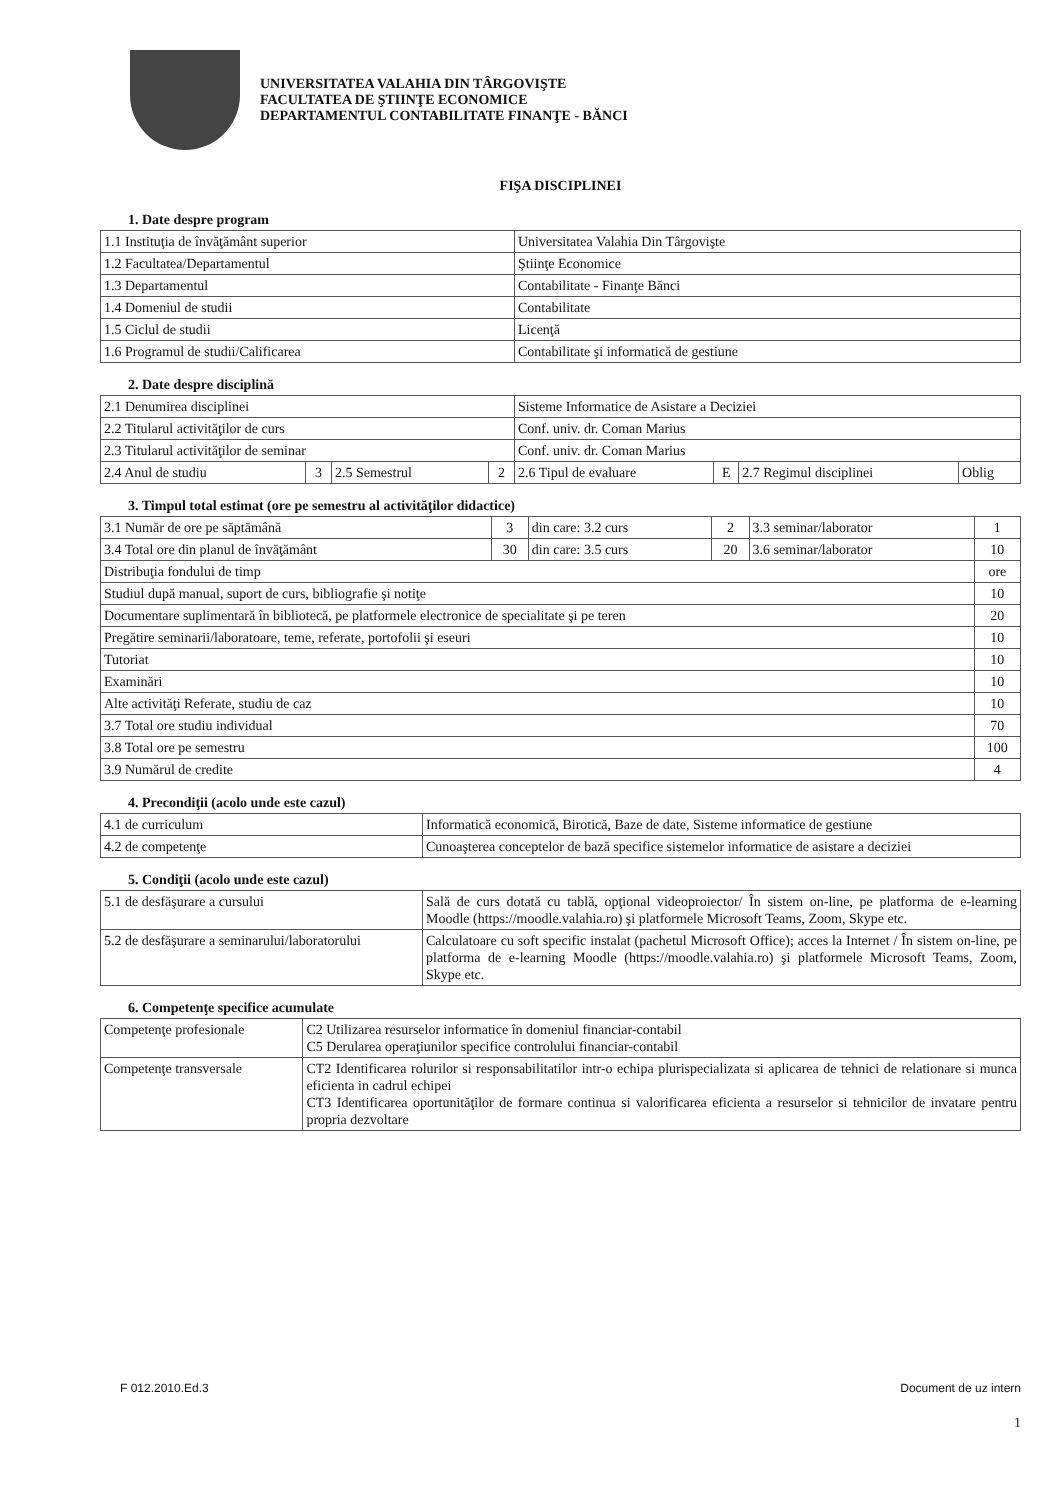UNIVERSITATEA VALAHIA DIN TÂRGOVIŞTE
FACULTATEA DE ŞTIINŢE ECONOMICE
DEPARTAMENTUL CONTABILITATE FINANŢE - BĂNCI
FIŞA DISCIPLINEI
1. Date despre program
| 1.1 Instituţia de învăţământ superior | Universitatea Valahia Din Târgovişte |
| 1.2 Facultatea/Departamentul | Ştiinţe Economice |
| 1.3 Departamentul | Contabilitate - Finanţe Bănci |
| 1.4 Domeniul de studii | Contabilitate |
| 1.5 Ciclul de studii | Licenţă |
| 1.6 Programul de studii/Calificarea | Contabilitate şi informatică de gestiune |
2. Date despre disciplină
| 2.1 Denumirea disciplinei | | | | Sisteme Informatice de Asistare a Deciziei | | | |
| 2.2 Titularul activităţilor de curs | | | | Conf. univ. dr. Coman Marius | | | |
| 2.3 Titularul activităţilor de seminar | | | | Conf. univ. dr. Coman Marius | | | |
| 2.4 Anul de studiu | 3 | 2.5 Semestrul | 2 | 2.6 Tipul de evaluare | E | 2.7 Regimul disciplinei | Oblig |
3. Timpul total estimat (ore pe semestru al activităţilor didactice)
| 3.1 Număr de ore pe săptămână | 3 | din care: 3.2 curs | 2 | 3.3 seminar/laborator | 1 |
| 3.4 Total ore din planul de învăţământ | 30 | din care: 3.5 curs | 20 | 3.6 seminar/laborator | 10 |
| Distribuţia fondului de timp | | | | | ore |
| Studiul după manual, suport de curs, bibliografie şi notiţe | | | | | 10 |
| Documentare suplimentară în bibliotecă, pe platformele electronice de specialitate şi pe teren | | | | | 20 |
| Pregătire seminarii/laboratoare, teme, referate, portofolii şi eseuri | | | | | 10 |
| Tutoriat | | | | | 10 |
| Examinări | | | | | 10 |
| Alte activităţi Referate, studiu de caz | | | | | 10 |
| 3.7 Total ore studiu individual | | | | | 70 |
| 3.8 Total ore pe semestru | | | | | 100 |
| 3.9 Numărul de credite | | | | | 4 |
4. Precondiţii (acolo unde este cazul)
| 4.1 de curriculum | Informatică economică, Birotică, Baze de date, Sisteme informatice de gestiune |
| 4.2 de competenţe | Cunoaşterea conceptelor de bază specifice sistemelor informatice de asistare a deciziei |
5. Condiţii (acolo unde este cazul)
| 5.1 de desfăşurare a cursului | Sală de curs dotată cu tablă, opţional videoproiector/ În sistem on-line, pe platforma de e-learning Moodle (https://moodle.valahia.ro) şi platformele Microsoft Teams, Zoom, Skype etc. |
| 5.2 de desfăşurare a seminarului/laboratorului | Calculatoare cu soft specific instalat (pachetul Microsoft Office); acces la Internet / În sistem on-line, pe platforma de e-learning Moodle (https://moodle.valahia.ro) şi platformele Microsoft Teams, Zoom, Skype etc. |
6. Competenţe specifice acumulate
| Competenţe profesionale | C2 Utilizarea resurselor informatice în domeniul financiar-contabil C5 Derularea operaţiunilor specifice controlului financiar-contabil |
| Competenţe transversale | CT2 Identificarea rolurilor si responsabilitatilor intr-o echipa plurispecializata si aplicarea de tehnici de relationare si munca eficienta in cadrul echipei CT3 Identificarea oportunităţilor de formare continua si valorificarea eficienta a resurselor si tehnicilor de invatare pentru propria dezvoltare |
F 012.2010.Ed.3 Document de uz intern
1